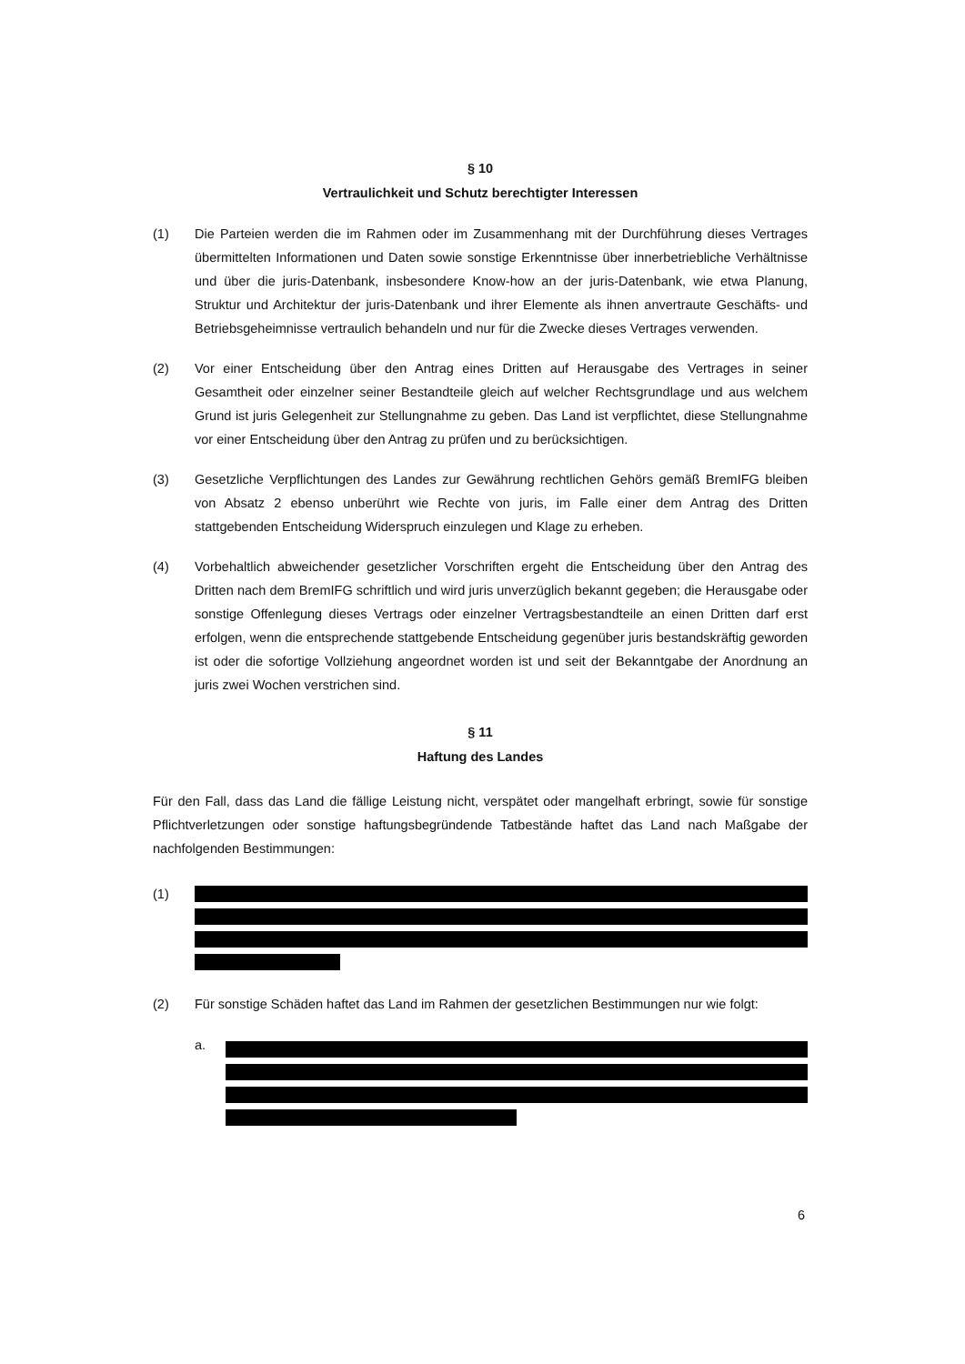§ 10
Vertraulichkeit und Schutz berechtigter Interessen
(1) Die Parteien werden die im Rahmen oder im Zusammenhang mit der Durchführung dieses Vertrages übermittelten Informationen und Daten sowie sonstige Erkenntnisse über innerbetriebliche Verhältnisse und über die juris-Datenbank, insbesondere Know-how an der juris-Datenbank, wie etwa Planung, Struktur und Architektur der juris-Datenbank und ihrer Elemente als ihnen anvertraute Geschäfts- und Betriebsgeheimnisse vertraulich behandeln und nur für die Zwecke dieses Vertrages verwenden.
(2) Vor einer Entscheidung über den Antrag eines Dritten auf Herausgabe des Vertrages in seiner Gesamtheit oder einzelner seiner Bestandteile gleich auf welcher Rechtsgrundlage und aus welchem Grund ist juris Gelegenheit zur Stellungnahme zu geben. Das Land ist verpflichtet, diese Stellungnahme vor einer Entscheidung über den Antrag zu prüfen und zu berücksichtigen.
(3) Gesetzliche Verpflichtungen des Landes zur Gewährung rechtlichen Gehörs gemäß BremIFG bleiben von Absatz 2 ebenso unberührt wie Rechte von juris, im Falle einer dem Antrag des Dritten stattgebenden Entscheidung Widerspruch einzulegen und Klage zu erheben.
(4) Vorbehaltlich abweichender gesetzlicher Vorschriften ergeht die Entscheidung über den Antrag des Dritten nach dem BremIFG schriftlich und wird juris unverzüglich bekannt gegeben; die Herausgabe oder sonstige Offenlegung dieses Vertrags oder einzelner Vertragsbestandteile an einen Dritten darf erst erfolgen, wenn die entsprechende stattgebende Entscheidung gegenüber juris bestandskräftig geworden ist oder die sofortige Vollziehung angeordnet worden ist und seit der Bekanntgabe der Anordnung an juris zwei Wochen verstrichen sind.
§ 11
Haftung des Landes
Für den Fall, dass das Land die fällige Leistung nicht, verspätet oder mangelhaft erbringt, sowie für sonstige Pflichtverletzungen oder sonstige haftungsbegründende Tatbestände haftet das Land nach Maßgabe der nachfolgenden Bestimmungen:
(1)
(2) Für sonstige Schäden haftet das Land im Rahmen der gesetzlichen Bestimmungen nur wie folgt:
a.
6